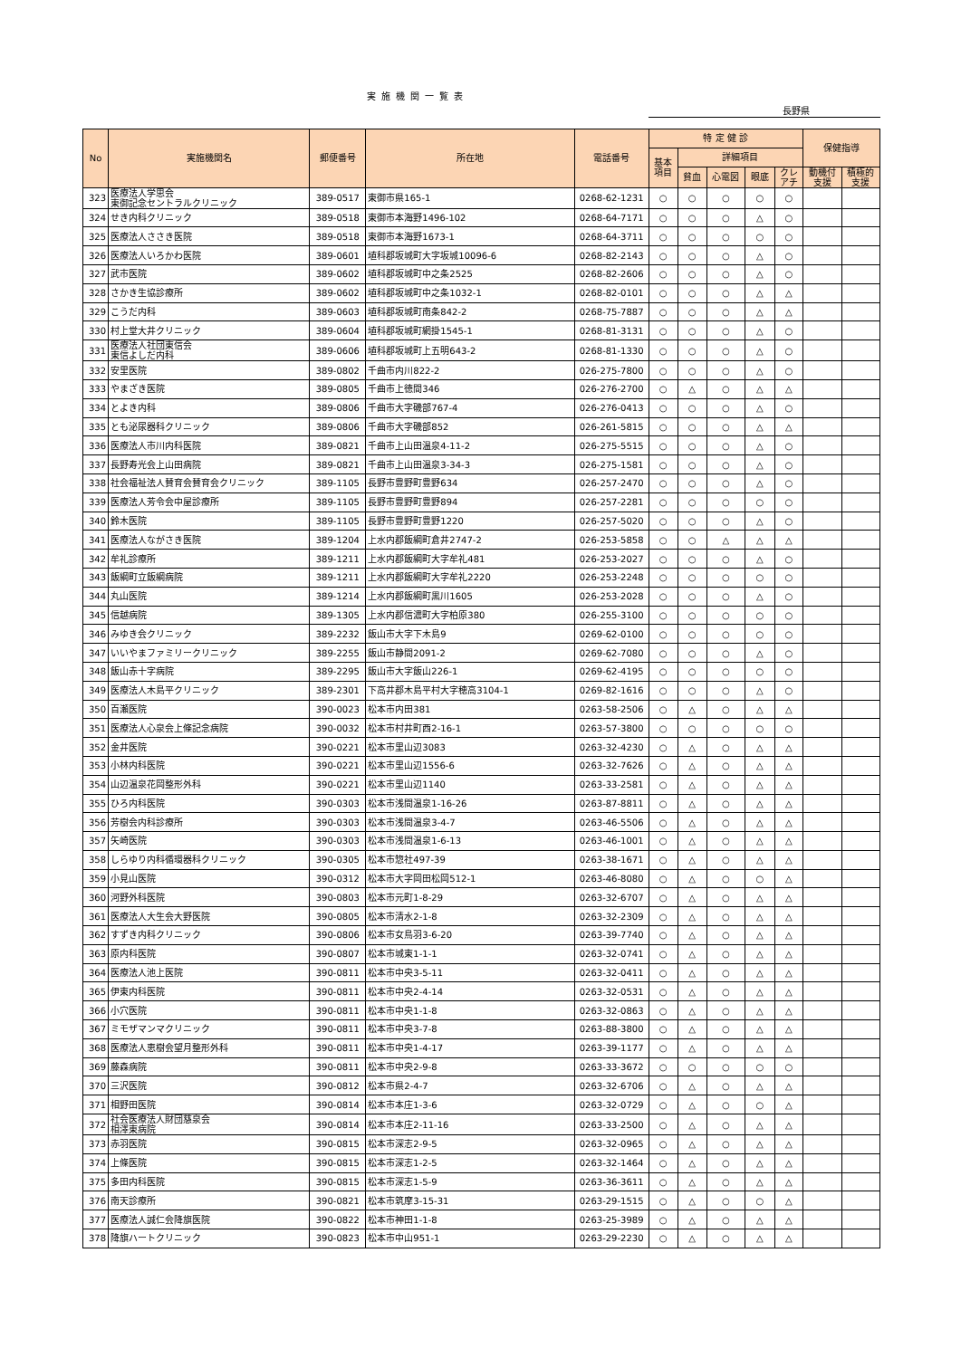実施機関一覧表
長野県
| No | 実施機関名 | 郵便番号 | 所在地 | 電話番号 | 特 定 健 診 | | | | | 保健指導 | |
| --- | --- | --- | --- | --- | --- | --- | --- | --- | --- | --- | --- |
| | | | | | 基本 項目 | 詳細項目 | | | | | |
| | | | | | | 貧血 | 心電図 | 眼底 | クレ アチ | 動機付 支援 | 積極的 支援 |
| 323 | 医療法人学思会 東御記念セントラルクリニック | 389-0517 | 東御市県165-1 | 0268-62-1231 | ○ | ○ | ○ | ○ | ○ | | |
| 324 | せき内科クリニック | 389-0518 | 東御市本海野1496-102 | 0268-64-7171 | ○ | ○ | ○ | △ | ○ | | |
| 325 | 医療法人ささき医院 | 389-0518 | 東御市本海野1673-1 | 0268-64-3711 | ○ | ○ | ○ | ○ | ○ | | |
| 326 | 医療法人いろかわ医院 | 389-0601 | 埴科郡坂城町大字坂城10096-6 | 0268-82-2143 | ○ | ○ | ○ | △ | ○ | | |
| 327 | 武市医院 | 389-0602 | 埴科郡坂城町中之条2525 | 0268-82-2606 | ○ | ○ | ○ | △ | ○ | | |
| 328 | さかき生協診療所 | 389-0602 | 埴科郡坂城町中之条1032-1 | 0268-82-0101 | ○ | ○ | ○ | △ | △ | | |
| 329 | こうだ内科 | 389-0603 | 埴科郡坂城町南条842-2 | 0268-75-7887 | ○ | ○ | ○ | △ | △ | | |
| 330 | 村上堂大井クリニック | 389-0604 | 埴科郡坂城町網掛1545-1 | 0268-81-3131 | ○ | ○ | ○ | △ | ○ | | |
| 331 | 医療法人社団東信会 東信よしだ内科 | 389-0606 | 埴科郡坂城町上五明643-2 | 0268-81-1330 | ○ | ○ | ○ | △ | ○ | | |
| 332 | 安里医院 | 389-0802 | 千曲市内川822-2 | 026-275-7800 | ○ | ○ | ○ | △ | ○ | | |
| 333 | やまざき医院 | 389-0805 | 千曲市上徳間346 | 026-276-2700 | ○ | △ | ○ | △ | △ | | |
| 334 | とよき内科 | 389-0806 | 千曲市大字磯部767-4 | 026-276-0413 | ○ | ○ | ○ | △ | ○ | | |
| 335 | とも泌尿器科クリニック | 389-0806 | 千曲市大字磯部852 | 026-261-5815 | ○ | ○ | ○ | △ | △ | | |
| 336 | 医療法人市川内科医院 | 389-0821 | 千曲市上山田温泉4-11-2 | 026-275-5515 | ○ | ○ | ○ | △ | ○ | | |
| 337 | 長野寿光会上山田病院 | 389-0821 | 千曲市上山田温泉3-34-3 | 026-275-1581 | ○ | ○ | ○ | △ | ○ | | |
| 338 | 社会福祉法人賛育会賛育会クリニック | 389-1105 | 長野市豊野町豊野634 | 026-257-2470 | ○ | ○ | ○ | △ | ○ | | |
| 339 | 医療法人芳令会中屋診療所 | 389-1105 | 長野市豊野町豊野894 | 026-257-2281 | ○ | ○ | ○ | ○ | ○ | | |
| 340 | 鈴木医院 | 389-1105 | 長野市豊野町豊野1220 | 026-257-5020 | ○ | ○ | ○ | △ | ○ | | |
| 341 | 医療法人ながさき医院 | 389-1204 | 上水内郡飯綱町倉井2747-2 | 026-253-5858 | ○ | ○ | △ | △ | △ | | |
| 342 | 牟礼診療所 | 389-1211 | 上水内郡飯綱町大字牟礼481 | 026-253-2027 | ○ | ○ | ○ | △ | ○ | | |
| 343 | 飯綱町立飯綱病院 | 389-1211 | 上水内郡飯綱町大字牟礼2220 | 026-253-2248 | ○ | ○ | ○ | ○ | ○ | | |
| 344 | 丸山医院 | 389-1214 | 上水内郡飯綱町黒川1605 | 026-253-2028 | ○ | ○ | ○ | △ | ○ | | |
| 345 | 信越病院 | 389-1305 | 上水内郡信濃町大字柏原380 | 026-255-3100 | ○ | ○ | ○ | ○ | ○ | | |
| 346 | みゆき会クリニック | 389-2232 | 飯山市大字下木島9 | 0269-62-0100 | ○ | ○ | ○ | ○ | ○ | | |
| 347 | いいやまファミリークリニック | 389-2255 | 飯山市静間2091-2 | 0269-62-7080 | ○ | ○ | ○ | △ | ○ | | |
| 348 | 飯山赤十字病院 | 389-2295 | 飯山市大字飯山226-1 | 0269-62-4195 | ○ | ○ | ○ | ○ | ○ | | |
| 349 | 医療法人木島平クリニック | 389-2301 | 下高井郡木島平村大字穂高3104-1 | 0269-82-1616 | ○ | ○ | ○ | △ | ○ | | |
| 350 | 百瀬医院 | 390-0023 | 松本市内田381 | 0263-58-2506 | ○ | △ | ○ | △ | △ | | |
| 351 | 医療法人心泉会上條記念病院 | 390-0032 | 松本市村井町西2-16-1 | 0263-57-3800 | ○ | ○ | ○ | ○ | ○ | | |
| 352 | 金井医院 | 390-0221 | 松本市里山辺3083 | 0263-32-4230 | ○ | △ | ○ | △ | △ | | |
| 353 | 小林内科医院 | 390-0221 | 松本市里山辺1556-6 | 0263-32-7626 | ○ | △ | ○ | △ | △ | | |
| 354 | 山辺温泉花岡整形外科 | 390-0221 | 松本市里山辺1140 | 0263-33-2581 | ○ | △ | ○ | △ | △ | | |
| 355 | ひろ内科医院 | 390-0303 | 松本市浅間温泉1-16-26 | 0263-87-8811 | ○ | △ | ○ | △ | △ | | |
| 356 | 芳樹会内科診療所 | 390-0303 | 松本市浅間温泉3-4-7 | 0263-46-5506 | ○ | △ | ○ | △ | △ | | |
| 357 | 矢崎医院 | 390-0303 | 松本市浅間温泉1-6-13 | 0263-46-1001 | ○ | △ | ○ | △ | △ | | |
| 358 | しらゆり内科循環器科クリニック | 390-0305 | 松本市惣社497-39 | 0263-38-1671 | ○ | △ | ○ | △ | △ | | |
| 359 | 小見山医院 | 390-0312 | 松本市大字岡田松岡512-1 | 0263-46-8080 | ○ | △ | ○ | ○ | △ | | |
| 360 | 河野外科医院 | 390-0803 | 松本市元町1-8-29 | 0263-32-6707 | ○ | △ | ○ | △ | △ | | |
| 361 | 医療法人大生会大野医院 | 390-0805 | 松本市清水2-1-8 | 0263-32-2309 | ○ | △ | ○ | △ | △ | | |
| 362 | すずき内科クリニック | 390-0806 | 松本市女鳥羽3-6-20 | 0263-39-7740 | ○ | △ | ○ | △ | △ | | |
| 363 | 原内科医院 | 390-0807 | 松本市城東1-1-1 | 0263-32-0741 | ○ | △ | ○ | △ | △ | | |
| 364 | 医療法人池上医院 | 390-0811 | 松本市中央3-5-11 | 0263-32-0411 | ○ | △ | ○ | △ | △ | | |
| 365 | 伊東内科医院 | 390-0811 | 松本市中央2-4-14 | 0263-32-0531 | ○ | △ | ○ | △ | △ | | |
| 366 | 小穴医院 | 390-0811 | 松本市中央1-1-8 | 0263-32-0863 | ○ | △ | ○ | △ | △ | | |
| 367 | ミモザマンマクリニック | 390-0811 | 松本市中央3-7-8 | 0263-88-3800 | ○ | △ | ○ | △ | △ | | |
| 368 | 医療法人恵樹会望月整形外科 | 390-0811 | 松本市中央1-4-17 | 0263-39-1177 | ○ | △ | ○ | △ | △ | | |
| 369 | 藤森病院 | 390-0811 | 松本市中央2-9-8 | 0263-33-3672 | ○ | ○ | ○ | ○ | ○ | | |
| 370 | 三沢医院 | 390-0812 | 松本市県2-4-7 | 0263-32-6706 | ○ | △ | ○ | △ | △ | | |
| 371 | 相野田医院 | 390-0814 | 松本市本庄1-3-6 | 0263-32-0729 | ○ | △ | ○ | ○ | △ | | |
| 372 | 社会医療法人財団慈泉会 相澤東病院 | 390-0814 | 松本市本庄2-11-16 | 0263-33-2500 | ○ | △ | ○ | △ | △ | | |
| 373 | 赤羽医院 | 390-0815 | 松本市深志2-9-5 | 0263-32-0965 | ○ | △ | ○ | △ | △ | | |
| 374 | 上條医院 | 390-0815 | 松本市深志1-2-5 | 0263-32-1464 | ○ | △ | ○ | △ | △ | | |
| 375 | 多田内科医院 | 390-0815 | 松本市深志1-5-9 | 0263-36-3611 | ○ | △ | ○ | △ | △ | | |
| 376 | 南天診療所 | 390-0821 | 松本市筑摩3-15-31 | 0263-29-1515 | ○ | △ | ○ | ○ | △ | | |
| 377 | 医療法人誠仁会降旗医院 | 390-0822 | 松本市神田1-1-8 | 0263-25-3989 | ○ | △ | ○ | △ | △ | | |
| 378 | 降旗ハートクリニック | 390-0823 | 松本市中山951-1 | 0263-29-2230 | ○ | △ | ○ | △ | △ | | |